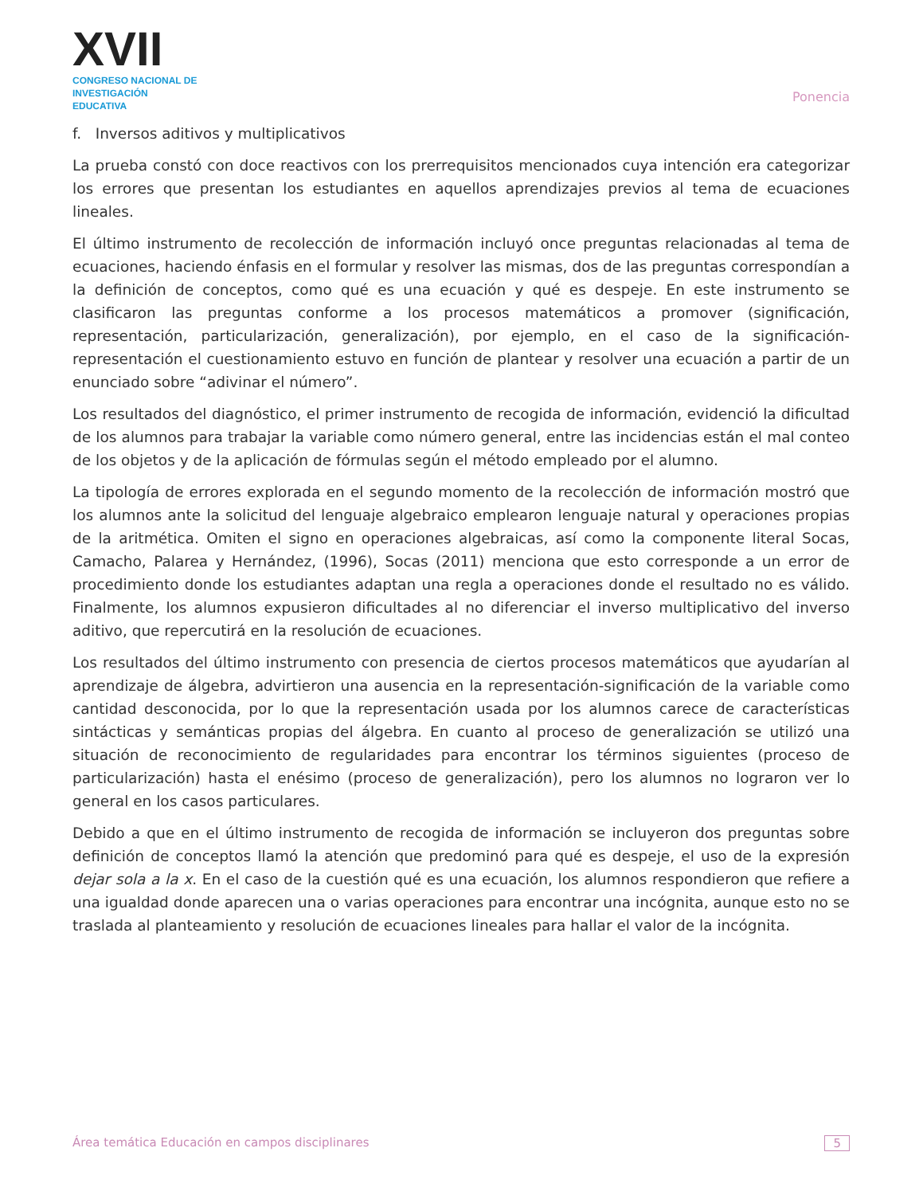XVII
CONGRESO NACIONAL DE
INVESTIGACIÓN EDUCATIVA
Ponencia
f. Inversos aditivos y multiplicativos
La prueba constó con doce reactivos con los prerrequisitos mencionados cuya intención era categorizar los errores que presentan los estudiantes en aquellos aprendizajes previos al tema de ecuaciones lineales.
El último instrumento de recolección de información incluyó once preguntas relacionadas al tema de ecuaciones, haciendo énfasis en el formular y resolver las mismas, dos de las preguntas correspondían a la definición de conceptos, como qué es una ecuación y qué es despeje. En este instrumento se clasificaron las preguntas conforme a los procesos matemáticos a promover (significación, representación, particularización, generalización), por ejemplo, en el caso de la significación-representación el cuestionamiento estuvo en función de plantear y resolver una ecuación a partir de un enunciado sobre “adivinar el número”.
Los resultados del diagnóstico, el primer instrumento de recogida de información, evidenció la dificultad de los alumnos para trabajar la variable como número general, entre las incidencias están el mal conteo de los objetos y de la aplicación de fórmulas según el método empleado por el alumno.
La tipología de errores explorada en el segundo momento de la recolección de información mostró que los alumnos ante la solicitud del lenguaje algebraico emplearon lenguaje natural y operaciones propias de la aritmética. Omiten el signo en operaciones algebraicas, así como la componente literal Socas, Camacho, Palarea y Hernández, (1996), Socas (2011) menciona que esto corresponde a un error de procedimiento donde los estudiantes adaptan una regla a operaciones donde el resultado no es válido. Finalmente, los alumnos expusieron dificultades al no diferenciar el inverso multiplicativo del inverso aditivo, que repercutirá en la resolución de ecuaciones.
Los resultados del último instrumento con presencia de ciertos procesos matemáticos que ayudarían al aprendizaje de álgebra, advirtieron una ausencia en la representación-significación de la variable como cantidad desconocida, por lo que la representación usada por los alumnos carece de características sintácticas y semánticas propias del álgebra. En cuanto al proceso de generalización se utilizó una situación de reconocimiento de regularidades para encontrar los términos siguientes (proceso de particularización) hasta el enésimo (proceso de generalización), pero los alumnos no lograron ver lo general en los casos particulares.
Debido a que en el último instrumento de recogida de información se incluyeron dos preguntas sobre definición de conceptos llamó la atención que predominó para qué es despeje, el uso de la expresión dejar sola a la x. En el caso de la cuestión qué es una ecuación, los alumnos respondieron que refiere a una igualdad donde aparecen una o varias operaciones para encontrar una incógnita, aunque esto no se traslada al planteamiento y resolución de ecuaciones lineales para hallar el valor de la incógnita.
Área temática Educación en campos disciplinares 5